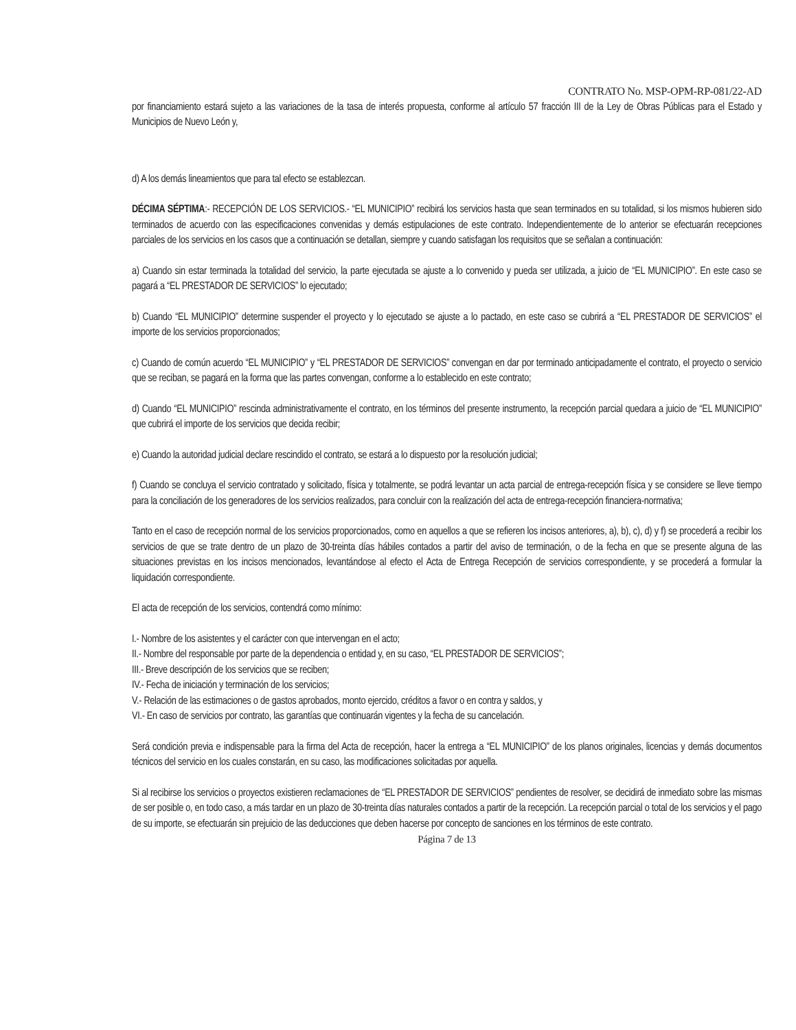CONTRATO No. MSP-OPM-RP-081/22-AD
por financiamiento estará sujeto a las variaciones de la tasa de interés propuesta, conforme al artículo 57 fracción III de la Ley de Obras Públicas para el Estado y Municipios de Nuevo León y,
d) A los demás lineamientos que para tal efecto se establezcan.
DÉCIMA SÉPTIMA:- RECEPCIÓN DE LOS SERVICIOS.- “EL MUNICIPIO” recibirá los servicios hasta que sean terminados en su totalidad, si los mismos hubieren sido terminados de acuerdo con las especificaciones convenidas y demás estipulaciones de este contrato. Independientemente de lo anterior se efectuarán recepciones parciales de los servicios en los casos que a continuación se detallan, siempre y cuando satisfagan los requisitos que se señalan a continuación:
a) Cuando sin estar terminada la totalidad del servicio, la parte ejecutada se ajuste a lo convenido y pueda ser utilizada, a juicio de “EL MUNICIPIO”. En este caso se pagará a “EL PRESTADOR DE SERVICIOS” lo ejecutado;
b) Cuando “EL MUNICIPIO” determine suspender el proyecto y lo ejecutado se ajuste a lo pactado, en este caso se cubrirá a “EL PRESTADOR DE SERVICIOS” el importe de los servicios proporcionados;
c) Cuando de común acuerdo “EL MUNICIPIO” y “EL PRESTADOR DE SERVICIOS” convengan en dar por terminado anticipadamente el contrato, el proyecto o servicio que se reciban, se pagará en la forma que las partes convengan, conforme a lo establecido en este contrato;
d) Cuando “EL MUNICIPIO” rescinda administrativamente el contrato, en los términos del presente instrumento, la recepción parcial quedara a juicio de “EL MUNICIPIO” que cubrirá el importe de los servicios que decida recibir;
e) Cuando la autoridad judicial declare rescindido el contrato, se estará a lo dispuesto por la resolución judicial;
f) Cuando se concluya el servicio contratado y solicitado, física y totalmente, se podrá levantar un acta parcial de entrega-recepción física y se considere se lleve tiempo para la conciliación de los generadores de los servicios realizados, para concluir con la realización del acta de entrega-recepción financiera-normativa;
Tanto en el caso de recepción normal de los servicios proporcionados, como en aquellos a que se refieren los incisos anteriores, a), b), c), d) y f) se procederá a recibir los servicios de que se trate dentro de un plazo de 30-treinta días hábiles contados a partir del aviso de terminación, o de la fecha en que se presente alguna de las situaciones previstas en los incisos mencionados, levantándose al efecto el Acta de Entrega Recepción de servicios correspondiente, y se procederá a formular la liquidación correspondiente.
El acta de recepción de los servicios, contendrá como mínimo:
I.- Nombre de los asistentes y el carácter con que intervengan en el acto;
II.- Nombre del responsable por parte de la dependencia o entidad y, en su caso, “EL PRESTADOR DE SERVICIOS”;
III.- Breve descripción de los servicios que se reciben;
IV.- Fecha de iniciación y terminación de los servicios;
V.- Relación de las estimaciones o de gastos aprobados, monto ejercido, créditos a favor o en contra y saldos, y
VI.- En caso de servicios por contrato, las garantías que continuarán vigentes y la fecha de su cancelación.
Será condición previa e indispensable para la firma del Acta de recepción, hacer la entrega a “EL MUNICIPIO” de los planos originales, licencias y demás documentos técnicos del servicio en los cuales constarán, en su caso, las modificaciones solicitadas por aquella.
Si al recibirse los servicios o proyectos existieren reclamaciones de “EL PRESTADOR DE SERVICIOS” pendientes de resolver, se decidirá de inmediato sobre las mismas de ser posible o, en todo caso, a más tardar en un plazo de 30-treinta días naturales contados a partir de la recepción. La recepción parcial o total de los servicios y el pago de su importe, se efectuarán sin prejuicio de las deducciones que deben hacerse por concepto de sanciones en los términos de este contrato.
Página 7 de 13